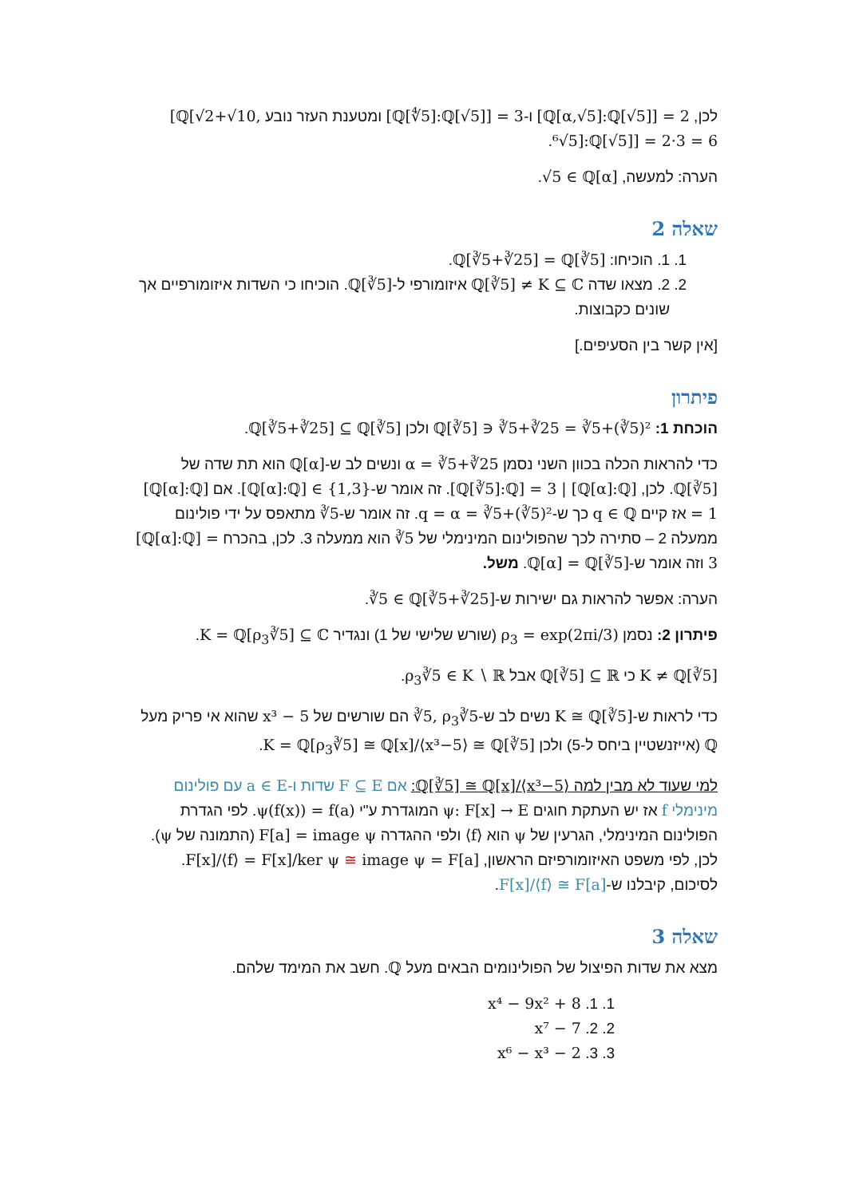לכן, [ℚ[α,√5]:ℚ[√5]] = 2 ו-[ℚ[∜5]:ℚ[√5]] = 3 ומטענת העזר נובע [ℚ[√2+√10, ⁶√5]:ℚ[√5]] = 2·3 = 6.
הערה: למעשה, √5 ∈ ℚ[α].
שאלה 2
1. 1. הוכיחו: ℚ[∛5+∛25] = ℚ[∛5].
2. 2. מצאו שדה ℚ[∛5] ≠ K ⊆ ℂ איזומורפי ל-ℚ[∛5]. הוכיחו כי השדות איזומורפיים אך שונים כקבוצות.
[אין קשר בין הסעיפים.]
פיתרון
הוכחת 1: ℚ[∛5] ∋ ∛5+∛25 = ∛5+(∛5)² ולכן ℚ[∛5+∛25] ⊆ ℚ[∛5].
כדי להראות הכלה בכוון השני נסמן α = ∛5+∛25 ונשים לב ש-ℚ[α] הוא תת שדה של ℚ[∛5]. לכן, [ℚ[∛5]:ℚ] = 3 | [ℚ[α]:ℚ]. זה אומר ש-[ℚ[α]:ℚ] ∈ {1,3}. אם [ℚ[α]:ℚ] = 1 אז קיים q ∈ ℚ כך ש-q = α = ∛5+(∛5)². זה אומר ש-∛5 מתאפס על ידי פולינום ממעלה 2 – סתירה לכך שהפולינום המינימלי של ∛5 הוא ממעלה 3. לכן, בהכרח [ℚ[α]:ℚ] = 3 וזה אומר ש-ℚ[α] = ℚ[∛5]. משל.
הערה: אפשר להראות גם ישירות ש-∛5 ∈ ℚ[∛5+∛25].
פיתרון 2: נסמן ρ<sub>3</sub> = exp(2πi/3) (שורש שלישי של 1) ונגדיר K = ℚ[ρ<sub>3</sub>∛5] ⊆ ℂ.
K ≠ ℚ[∛5] כי ℚ[∛5] ⊆ ℝ אבל ρ<sub>3</sub>∛5 ∈ K ∖ ℝ.
כדי לראות ש-K ≅ ℚ[∛5] נשים לב ש-∛5, ρ<sub>3</sub>∛5 הם שורשים של x³ − 5 שהוא אי פריק מעל ℚ (אייזנשטיין ביחס ל-5) ולכן K = ℚ[ρ<sub>3</sub>∛5] ≅ ℚ[x]/⟨x³−5⟩ ≅ ℚ[∛5].
למי שעוד לא מבין למה ℚ[∛5] ≅ ℚ[x]/⟨x³−5⟩: אם F ⊆ E שדות ו-a ∈ E עם פולינום מינימלי f אז יש העתקת חוגים ψ: F[x] → E המוגדרת ע"י ψ(f(x)) = f(a). לפי הגדרת הפולינום המינימלי, הגרעין של ψ הוא ⟨f⟩ ולפי ההגדרה F[a] = image ψ (התמונה של ψ). לכן, לפי משפט האיזומורפיזם הראשון, F[x]/⟨f⟩ = F[x]/ker ψ ≅ image ψ = F[a]. לסיכום, קיבלנו ש-F[x]/⟨f⟩ ≅ F[a].
שאלה 3
מצא את שדות הפיצול של הפולינומים הבאים מעל ℚ. חשב את המימד שלהם.
1. 1. x⁴ − 9x² + 8
2. 2. x⁷ − 7
3. 3. x⁶ − x³ − 2